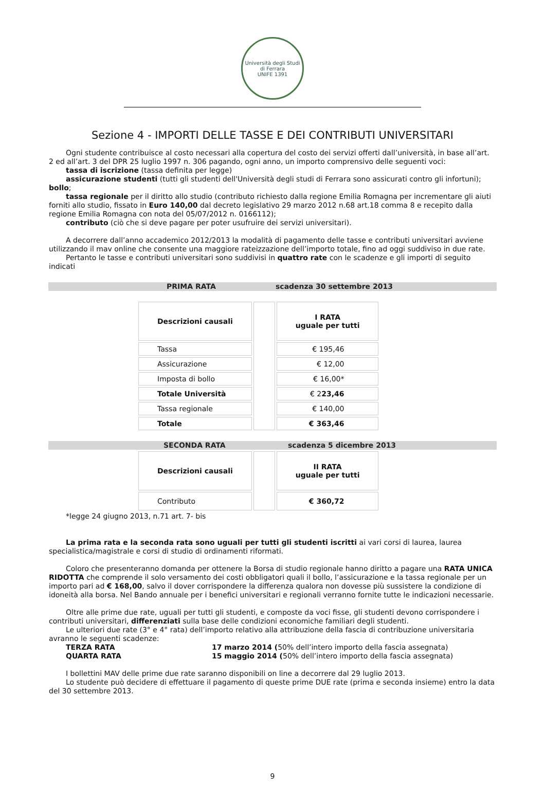Università degli Studi di Ferrara
UNIFE 1391
Sezione 4 - IMPORTI DELLE TASSE E DEI CONTRIBUTI UNIVERSITARI
Ogni studente contribuisce al costo necessari alla copertura del costo dei servizi offerti dall’università, in base all’art. 2 ed all’art. 3 del DPR 25 luglio 1997 n. 306 pagando, ogni anno, un importo comprensivo delle seguenti voci:
tassa di iscrizione (tassa definita per legge)
assicurazione studenti (tutti gli studenti dell'Università degli studi di Ferrara sono assicurati contro gli infortuni); bollo;
tassa regionale per il diritto allo studio (contributo richiesto dalla regione Emilia Romagna per incrementare gli aiuti forniti allo studio, fissato in Euro 140,00 dal decreto legislativo 29 marzo 2012 n.68 art.18 comma 8 e recepito dalla regione Emilia Romagna con nota del 05/07/2012 n. 0166112);
contributo (ciò che si deve pagare per poter usufruire dei servizi universitari).
A decorrere dall’anno accademico 2012/2013 la modalità di pagamento delle tasse e contributi universitari avviene utilizzando il mav online che consente una maggiore rateizzazione dell’importo totale, fino ad oggi suddiviso in due rate.
Pertanto le tasse e contributi universitari sono suddivisi in quattro rate con le scadenze e gli importi di seguito indicati
PRIMA RATA scadenza 30 settembre 2013
| Descrizioni causali | | I RATA uguale per tutti |
| Tassa | | € 195,46 |
| Assicurazione | | € 12,00 |
| Imposta di bollo | | € 16,00* |
| Totale Università | | € 2 23,46 |
| Tassa regionale | | € 140,00 |
| Totale | | € 363,46 |
SECONDA RATA scadenza 5 dicembre 2013
| Descrizioni causali | | II RATA uguale per tutti |
| Contributo | | € 360,72 |
*legge 24 giugno 2013, n.71 art. 7- bis
La prima rata e la seconda rata sono uguali per tutti gli studenti iscritti ai vari corsi di laurea, laurea specialistica/magistrale e corsi di studio di ordinamenti riformati.
Coloro che presenteranno domanda per ottenere la Borsa di studio regionale hanno diritto a pagare una RATA UNICA RIDOTTA che comprende il solo versamento dei costi obbligatori quali il bollo, l’assicurazione e la tassa regionale per un importo pari ad € 168,00, salvo il dover corrispondere la differenza qualora non dovesse più sussistere la condizione di idoneità alla borsa. Nel Bando annuale per i benefici universitari e regionali verranno fornite tutte le indicazioni necessarie.
Oltre alle prime due rate, uguali per tutti gli studenti, e composte da voci fisse, gli studenti devono corrispondere i contributi universitari, differenziati sulla base delle condizioni economiche familiari degli studenti.
Le ulteriori due rate (3° e 4° rata) dell’importo relativo alla attribuzione della fascia di contribuzione universitaria avranno le seguenti scadenze:
TERZA RATA 17 marzo 2014 (50% dell’intero importo della fascia assegnata)
QUARTA RATA 15 maggio 2014 (50% dell’intero importo della fascia assegnata)
I bollettini MAV delle prime due rate saranno disponibili on line a decorrere dal 29 luglio 2013.
Lo studente può decidere di effettuare il pagamento di queste prime DUE rate (prima e seconda insieme) entro la data del 30 settembre 2013.
9